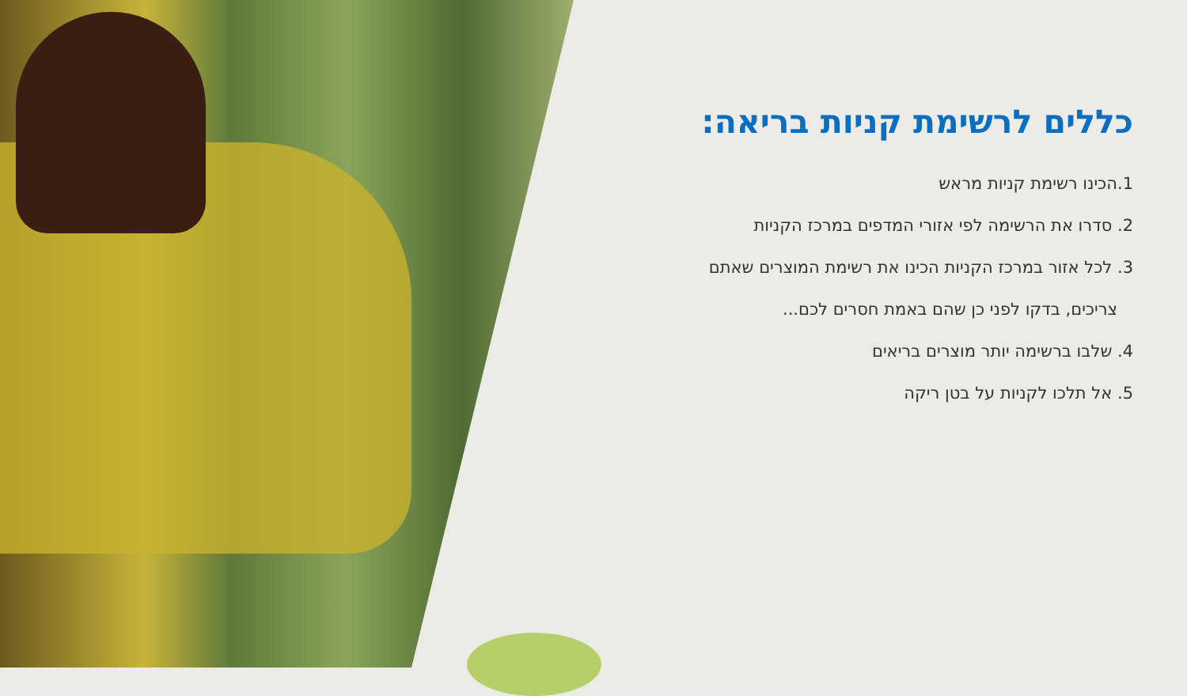כללים לרשימת קניות בריאה:
1.הכינו רשימת קניות מראש
2. סדרו את הרשימה לפי אזורי המדפים במרכז הקניות
3. לכל אזור במרכז הקניות הכינו את רשימת המוצרים שאתם
צריכים, בדקו לפני כן שהם באמת חסרים לכם...
4. שלבו ברשימה יותר מוצרים בריאים
5. אל תלכו לקניות על בטן ריקה